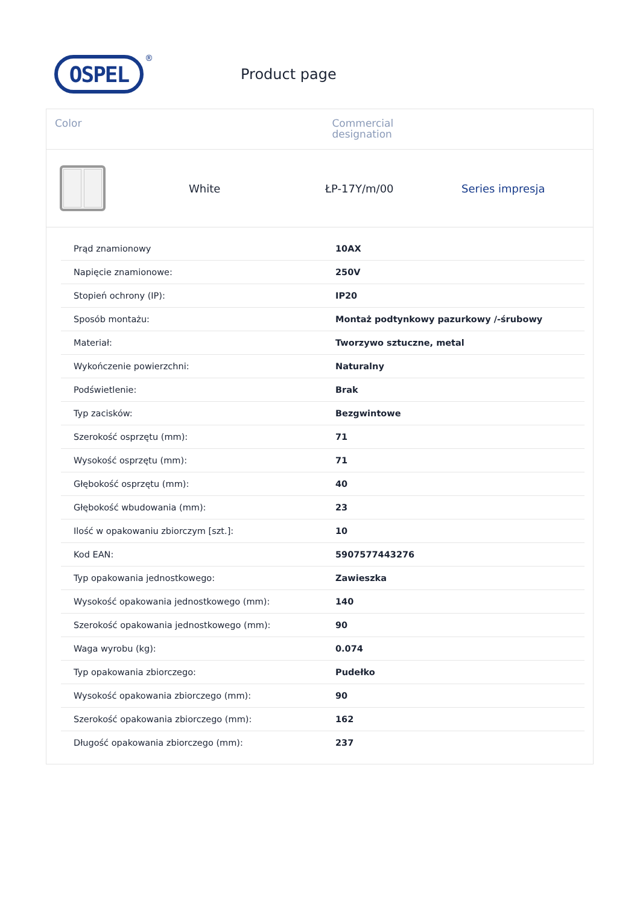OSPEL
®
Product page
Color Commercial
designation
White ŁP-17Y/m/00 Series impresja
| Prąd znamionowy | 10AX |
| Napięcie znamionowe: | 250V |
| Stopień ochrony (IP): | IP20 |
| Sposób montażu: | Montaż podtynkowy pazurkowy /-śrubowy |
| Materiał: | Tworzywo sztuczne, metal |
| Wykończenie powierzchni: | Naturalny |
| Podświetlenie: | Brak |
| Typ zacisków: | Bezgwintowe |
| Szerokość osprzętu (mm): | 71 |
| Wysokość osprzętu (mm): | 71 |
| Głębokość osprzętu (mm): | 40 |
| Głębokość wbudowania (mm): | 23 |
| Ilość w opakowaniu zbiorczym [szt.]: | 10 |
| Kod EAN: | 5907577443276 |
| Typ opakowania jednostkowego: | Zawieszka |
| Wysokość opakowania jednostkowego (mm): | 140 |
| Szerokość opakowania jednostkowego (mm): | 90 |
| Waga wyrobu (kg): | 0.074 |
| Typ opakowania zbiorczego: | Pudełko |
| Wysokość opakowania zbiorczego (mm): | 90 |
| Szerokość opakowania zbiorczego (mm): | 162 |
| Długość opakowania zbiorczego (mm): | 237 |